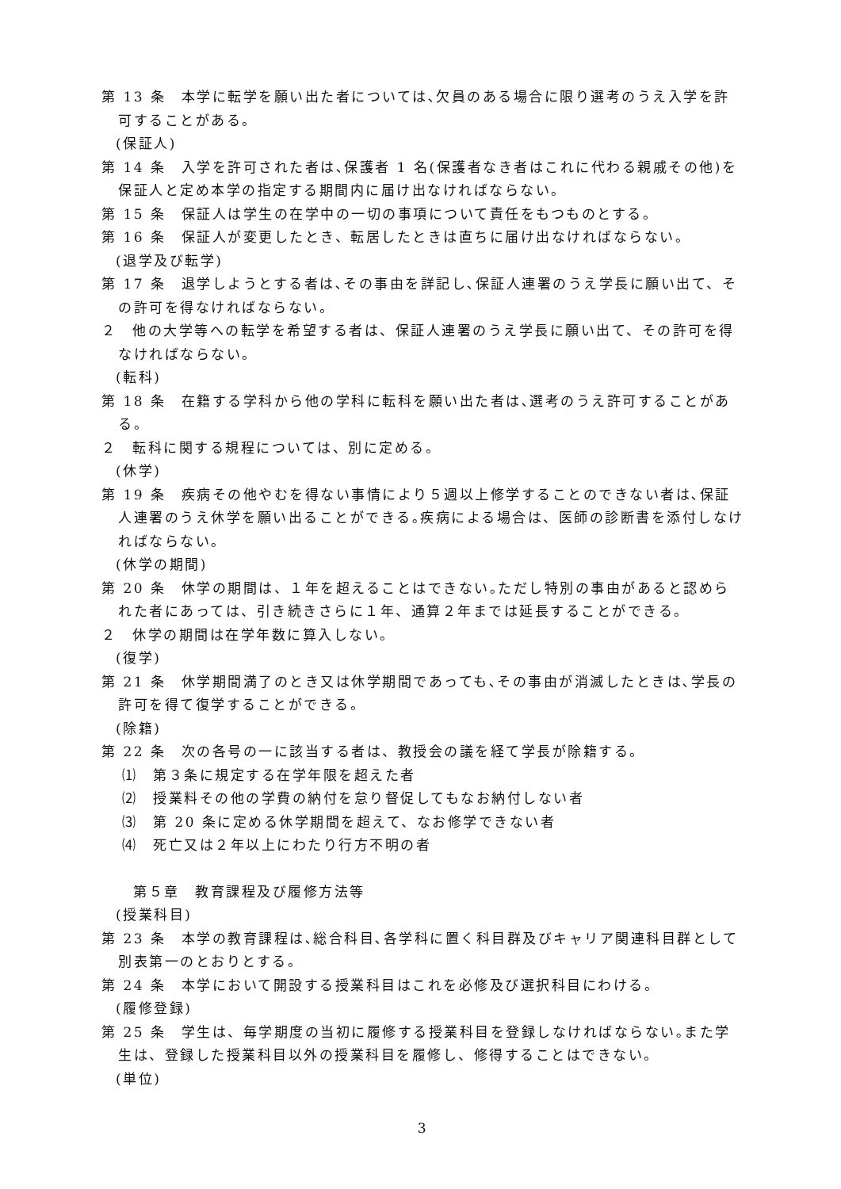第 13 条　本学に転学を願い出た者については､欠員のある場合に限り選考のうえ入学を許可することがある。
(保証人)
第 14 条　入学を許可された者は､保護者 1 名(保護者なき者はこれに代わる親戚その他)を保証人と定め本学の指定する期間内に届け出なければならない。
第 15 条　保証人は学生の在学中の一切の事項について責任をもつものとする。
第 16 条　保証人が変更したとき、転居したときは直ちに届け出なければならない。
(退学及び転学)
第 17 条　退学しようとする者は､その事由を詳記し､保証人連署のうえ学長に願い出て、その許可を得なければならない。
２　他の大学等への転学を希望する者は、保証人連署のうえ学長に願い出て、その許可を得なければならない。
(転科)
第 18 条　在籍する学科から他の学科に転科を願い出た者は､選考のうえ許可することがある。
２　転科に関する規程については、別に定める。
(休学)
第 19 条　疾病その他やむを得ない事情により５週以上修学することのできない者は､保証人連署のうえ休学を願い出ることができる｡疾病による場合は、医師の診断書を添付しなければならない。
(休学の期間)
第 20 条　休学の期間は、１年を超えることはできない｡ただし特別の事由があると認められた者にあっては、引き続きさらに１年、通算２年までは延長することができる。
２　休学の期間は在学年数に算入しない。
(復学)
第 21 条　休学期間満了のとき又は休学期間であっても､その事由が消滅したときは､学長の許可を得て復学することができる。
(除籍)
第 22 条　次の各号の一に該当する者は、教授会の議を経て学長が除籍する。
⑴　第３条に規定する在学年限を超えた者
⑵　授業料その他の学費の納付を怠り督促してもなお納付しない者
⑶　第 20 条に定める休学期間を超えて、なお修学できない者
⑷　死亡又は２年以上にわたり行方不明の者
第５章　教育課程及び履修方法等
(授業科目)
第 23 条　本学の教育課程は､総合科目､各学科に置く科目群及びキャリア関連科目群として別表第一のとおりとする。
第 24 条　本学において開設する授業科目はこれを必修及び選択科目にわける。
(履修登録)
第 25 条　学生は、毎学期度の当初に履修する授業科目を登録しなければならない｡また学生は、登録した授業科目以外の授業科目を履修し、修得することはできない。
(単位)
3